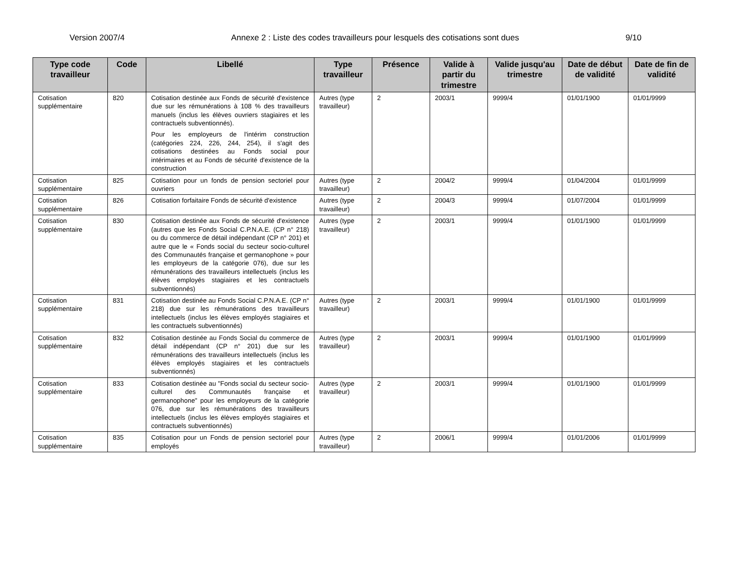Version 2007/4 Annexe 2 : Liste des codes travailleurs pour lesquels des cotisations sont dues 9/10
| Type code travailleur | Code | Libellé | Type travailleur | Présence | Valide à partir du trimestre | Valide jusqu'au trimestre | Date de début de validité | Date de fin de validité |
| --- | --- | --- | --- | --- | --- | --- | --- | --- |
| Cotisation supplémentaire | 820 | Cotisation destinée aux Fonds de sécurité d'existence due sur les rémunérations à 108 % des travailleurs manuels (inclus les élèves ouvriers stagiaires et les contractuels subventionnés). Pour les employeurs de l'intérim construction (catégories 224, 226, 244, 254), il s'agit des cotisations destinées au Fonds social pour intérimaires et au Fonds de sécurité d'existence de la construction | Autres (type travailleur) | 2 | 2003/1 | 9999/4 | 01/01/1900 | 01/01/9999 |
| Cotisation supplémentaire | 825 | Cotisation pour un fonds de pension sectoriel pour ouvriers | Autres (type travailleur) | 2 | 2004/2 | 9999/4 | 01/04/2004 | 01/01/9999 |
| Cotisation supplémentaire | 826 | Cotisation forfaitaire Fonds de sécurité d'existence | Autres (type travailleur) | 2 | 2004/3 | 9999/4 | 01/07/2004 | 01/01/9999 |
| Cotisation supplémentaire | 830 | Cotisation destinée aux Fonds de sécurité d'existence (autres que les Fonds Social C.P.N.A.E. (CP n° 218) ou du commerce de détail indépendant (CP n° 201) et autre que le « Fonds social du secteur socio-culturel des Communautés française et germanophone » pour les employeurs de la catégorie 076), due sur les rémunérations des travailleurs intellectuels (inclus les élèves employés stagiaires et les contractuels subventionnés) | Autres (type travailleur) | 2 | 2003/1 | 9999/4 | 01/01/1900 | 01/01/9999 |
| Cotisation supplémentaire | 831 | Cotisation destinée au Fonds Social C.P.N.A.E. (CP n° 218) due sur les rémunérations des travailleurs intellectuels (inclus les élèves employés stagiaires et les contractuels subventionnés) | Autres (type travailleur) | 2 | 2003/1 | 9999/4 | 01/01/1900 | 01/01/9999 |
| Cotisation supplémentaire | 832 | Cotisation destinée au Fonds Social du commerce de détail indépendant (CP n° 201) due sur les rémunérations des travailleurs intellectuels (inclus les élèves employés stagiaires et les contractuels subventionnés) | Autres (type travailleur) | 2 | 2003/1 | 9999/4 | 01/01/1900 | 01/01/9999 |
| Cotisation supplémentaire | 833 | Cotisation destinée au "Fonds social du secteur socio-culturel des Communautés française et germanophone" pour les employeurs de la catégorie 076, due sur les rémunérations des travailleurs intellectuels (inclus les élèves employés stagiaires et contractuels subventionnés) | Autres (type travailleur) | 2 | 2003/1 | 9999/4 | 01/01/1900 | 01/01/9999 |
| Cotisation supplémentaire | 835 | Cotisation pour un Fonds de pension sectoriel pour employés | Autres (type travailleur) | 2 | 2006/1 | 9999/4 | 01/01/2006 | 01/01/9999 |